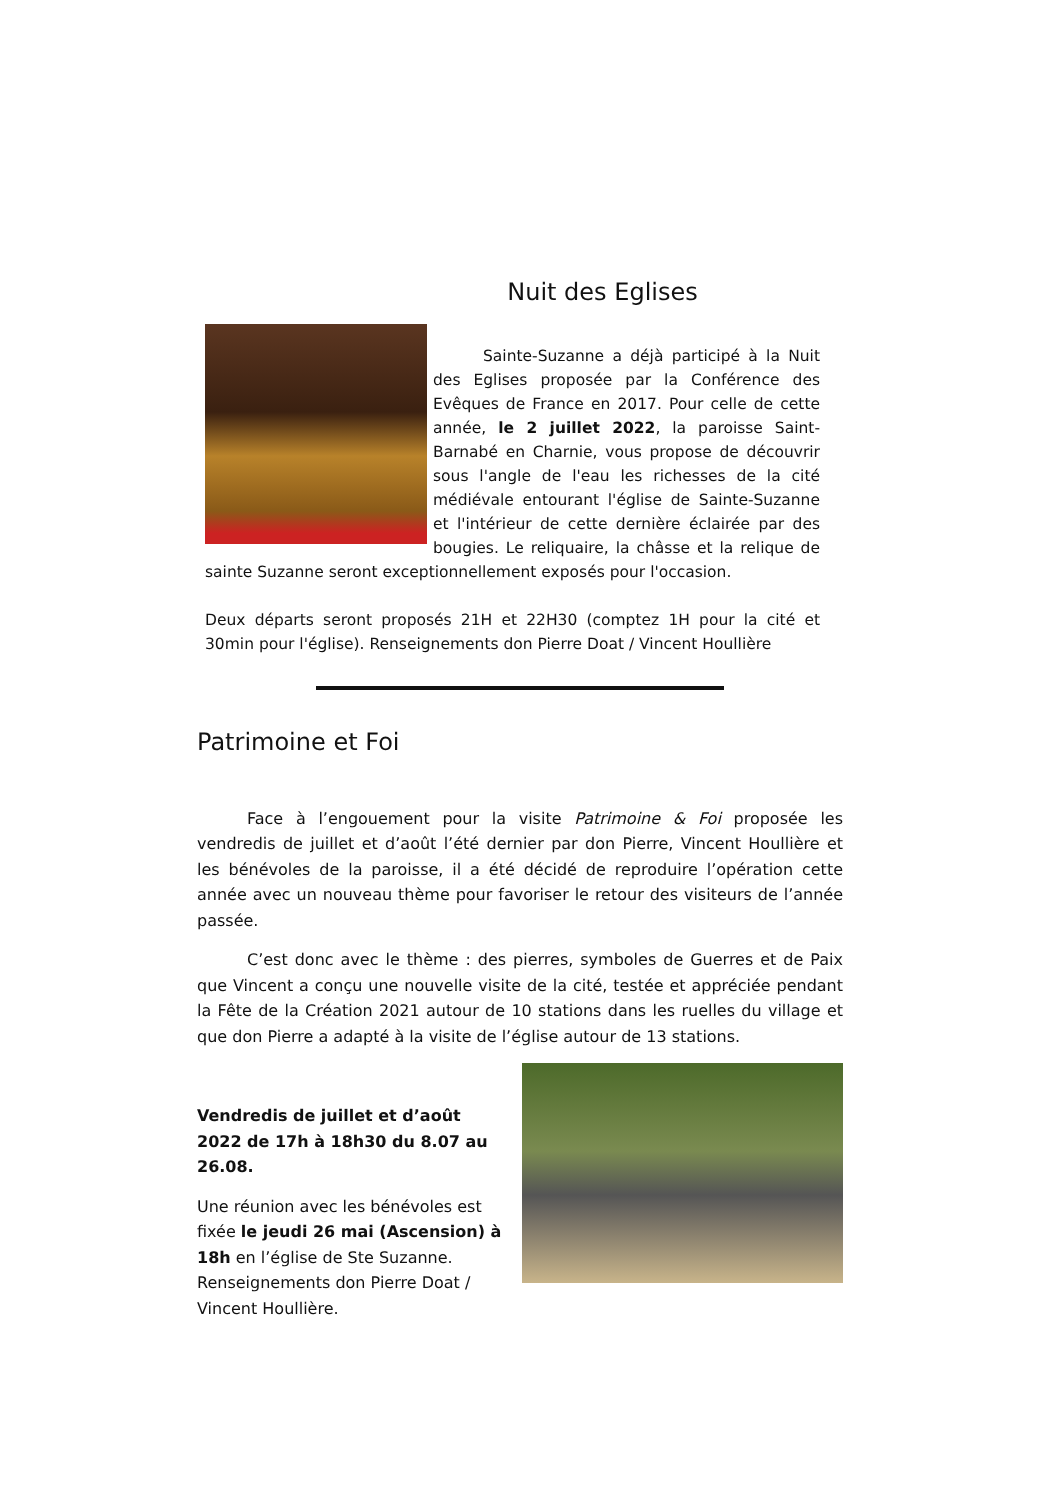Nuit des Eglises
Sainte-Suzanne a déjà participé à la Nuit des Eglises proposée par la Conférence des Evêques de France en 2017. Pour celle de cette année, le 2 juillet 2022, la paroisse Saint-Barnabé en Charnie, vous propose de découvrir sous l'angle de l'eau les richesses de la cité médiévale entourant l'église de Sainte-Suzanne et l'intérieur de cette dernière éclairée par des bougies. Le reliquaire, la châsse et la relique de sainte Suzanne seront exceptionnellement exposés pour l'occasion.
Deux départs seront proposés 21H et 22H30 (comptez 1H pour la cité et 30min pour l'église). Renseignements don Pierre Doat / Vincent Houllière
Patrimoine et Foi
Face à l’engouement pour la visite Patrimoine & Foi proposée les vendredis de juillet et d’août l’été dernier par don Pierre, Vincent Houllière et les bénévoles de la paroisse, il a été décidé de reproduire l’opération cette année avec un nouveau thème pour favoriser le retour des visiteurs de l’année passée.
C’est donc avec le thème : des pierres, symboles de Guerres et de Paix que Vincent a conçu une nouvelle visite de la cité, testée et appréciée pendant la Fête de la Création 2021 autour de 10 stations dans les ruelles du village et que don Pierre a adapté à la visite de l’église autour de 13 stations.
Vendredis de juillet et d’août 2022 de 17h à 18h30 du 8.07 au 26.08.
Une réunion avec les bénévoles est fixée le jeudi 26 mai (Ascension) à 18h en l’église de Ste Suzanne. Renseignements don Pierre Doat / Vincent Houllière.